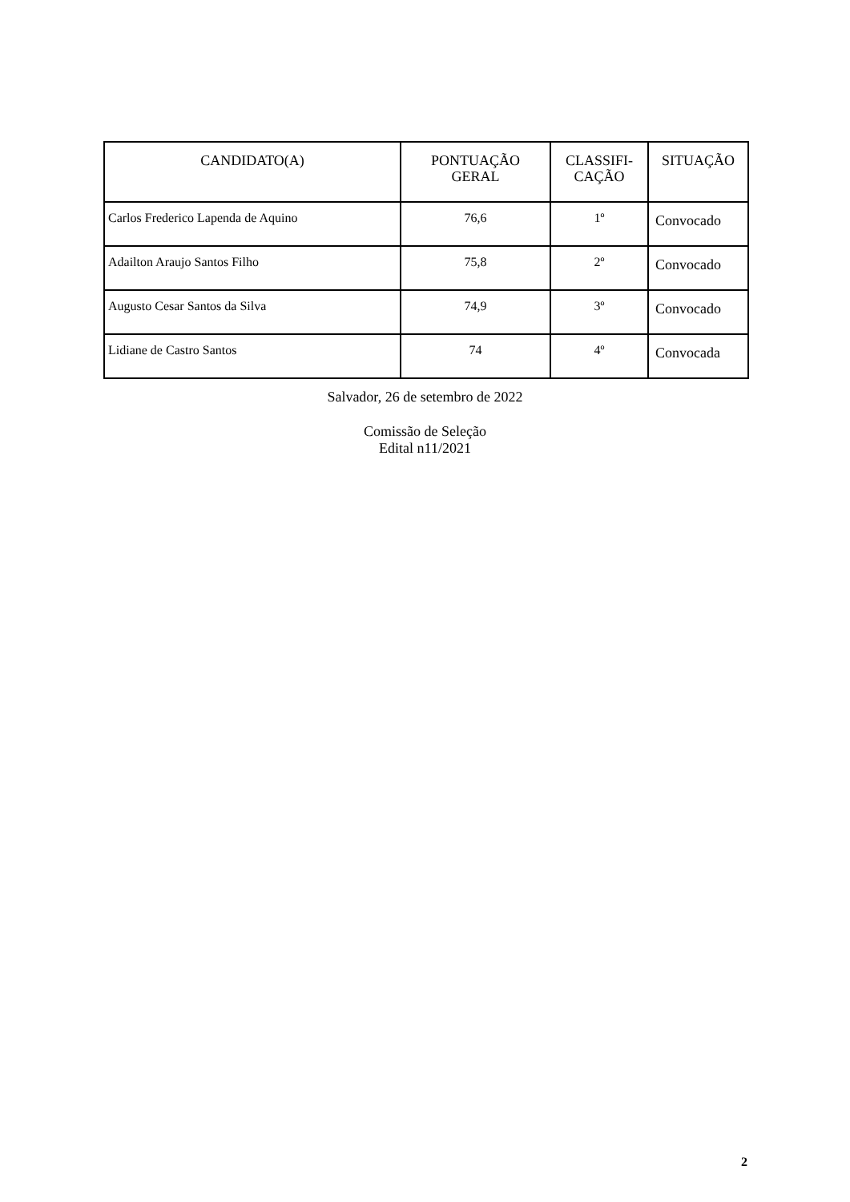| CANDIDATO(A) | PONTUAÇÃO GERAL | CLASSIFI- CAÇÃO | SITUAÇÃO |
| --- | --- | --- | --- |
| Carlos Frederico Lapenda de Aquino | 76,6 | 1º | Convocado |
| Adailton Araujo Santos Filho | 75,8 | 2º | Convocado |
| Augusto Cesar Santos da Silva | 74,9 | 3º | Convocado |
| Lidiane de Castro Santos | 74 | 4º | Convocada |
Salvador, 26 de setembro de 2022
Comissão de Seleção
Edital n11/2021
2